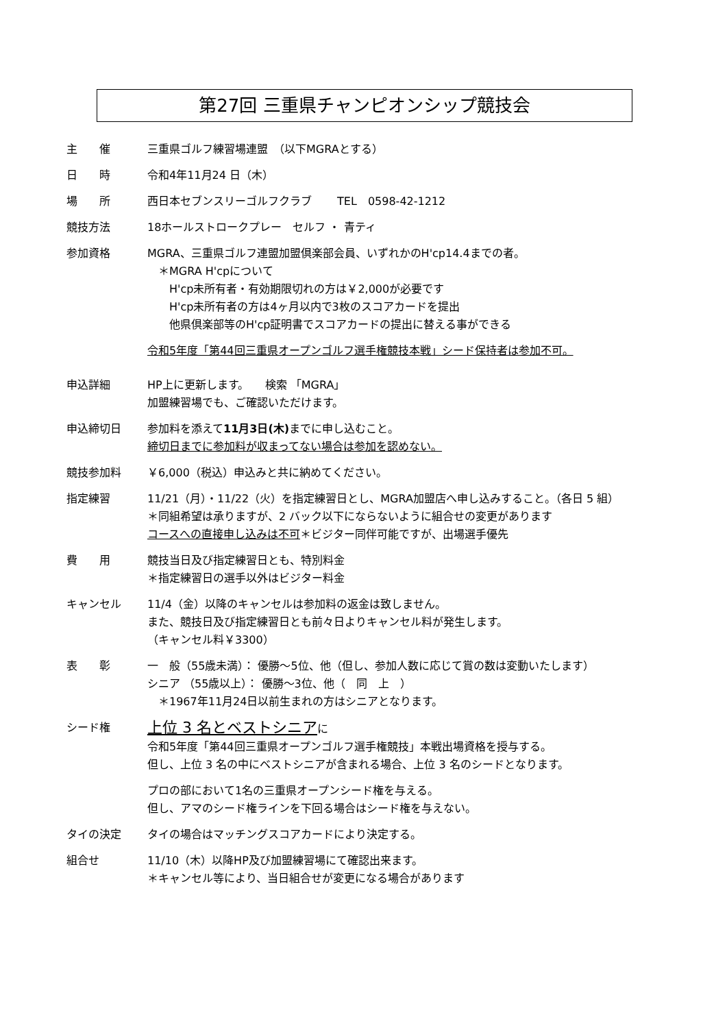第27回 三重県チャンピオンシップ競技会
主　　催 三重県ゴルフ練習場連盟　（以下MGRAとする）
日　　時 令和4年11月24 日（木）
場　　所 西日本セブンスリーゴルフクラブ　　 TEL　0598-42-1212
競技方法 18ホールストロークプレー　セルフ ・ 青ティ
参加資格 MGRA、三重県ゴルフ連盟加盟倶楽部会員、いずれかのH'cp14.4までの者。
　＊MGRA H'cpについて
　　H'cp未所有者・有効期限切れの方は￥2,000が必要です
　　H'cp未所有者の方は4ヶ月以内で3枚のスコアカードを提出
　　他県倶楽部等のH'cp証明書でスコアカードの提出に替える事ができる
令和5年度「第44回三重県オープンゴルフ選手権競技本戦」シード保持者は参加不可。
申込詳細 HP上に更新します。　　検索 「MGRA」
加盟練習場でも、ご確認いただけます。
申込締切日 参加料を添えて11月3日(木) までに申し込むこと。
締切日までに参加料が収まってない場合は参加を認めない。
競技参加料 ￥6,000（税込）申込みと共に納めてください。
指定練習 11/21（月）・11/22（火）を指定練習日とし、MGRA加盟店へ申し込みすること。（各日 5 組）
＊同組希望は承りますが、2 バック以下にならないように組合せの変更があります
コースへの直接申し込みは不可＊ビジター同伴可能ですが、出場選手優先
費　　用 競技当日及び指定練習日とも、特別料金
＊指定練習日の選手以外はビジター料金
キャンセル 11/4（金）以降のキャンセルは参加料の返金は致しません。
また、競技日及び指定練習日とも前々日よりキャンセル料が発生します。
（キャンセル料￥3300）
表　　彰 一　般（55歳未満）： 優勝～5位、他（但し、参加人数に応じて賞の数は変動いたします）
シニア （55歳以上）： 優勝～3位、他（　同　上　）
　＊1967年11月24日以前生まれの方はシニアとなります。
シード権
上位 3 名とベストシニアに
令和5年度「第44回三重県オープンゴルフ選手権競技」本戦出場資格を授与する。
但し、上位 3 名の中にベストシニアが含まれる場合、上位 3 名のシードとなります。
プロの部において1名の三重県オープンシード権を与える。
但し、アマのシード権ラインを下回る場合はシード権を与えない。
タイの決定 タイの場合はマッチングスコアカードにより決定する。
組合せ 11/10（木）以降HP及び加盟練習場にて確認出来ます。
＊キャンセル等により、当日組合せが変更になる場合があります